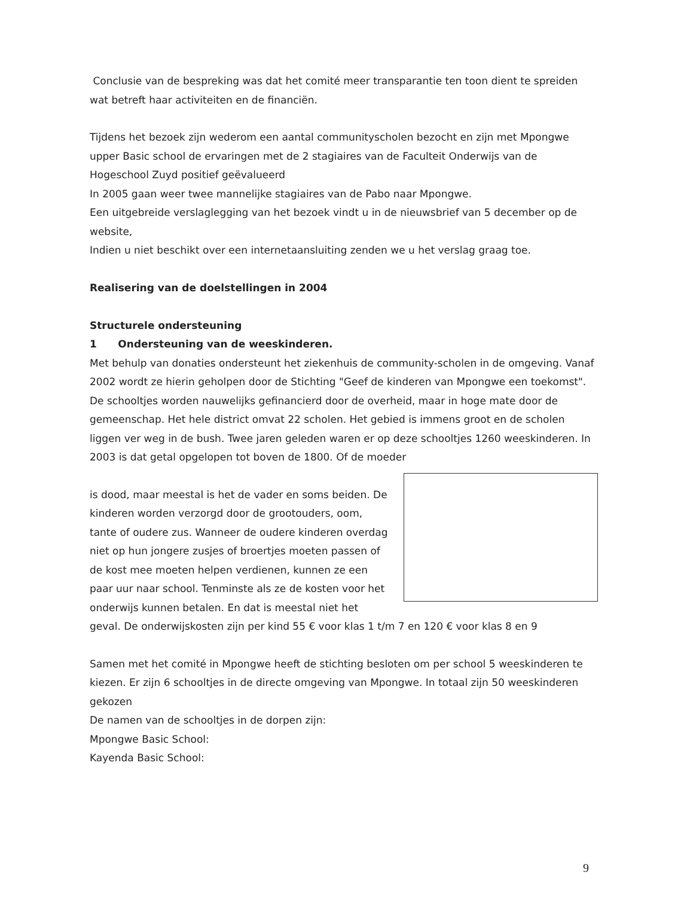Conclusie van de bespreking was dat het comité meer transparantie ten toon dient te spreiden wat betreft haar activiteiten en de financiën.
Tijdens het bezoek zijn wederom een aantal communityscholen bezocht en zijn met Mpongwe upper Basic school de ervaringen met de 2 stagiaires van de Faculteit Onderwijs van de Hogeschool Zuyd positief geëvalueerd
In 2005 gaan weer twee mannelijke stagiaires van de Pabo naar Mpongwe.
Een uitgebreide verslaglegging van het bezoek vindt u in de nieuwsbrief van 5 december op de website,
Indien u niet beschikt over een internetaansluiting zenden we u het verslag graag toe.
Realisering van de doelstellingen in 2004
Structurele ondersteuning
1 Ondersteuning van de weeskinderen.
Met behulp van donaties ondersteunt het ziekenhuis de community-scholen in de omgeving. Vanaf 2002 wordt ze hierin geholpen door de Stichting "Geef de kinderen van Mpongwe een toekomst". De schooltjes worden nauwelijks gefinancierd door de overheid, maar in hoge mate door de gemeenschap. Het hele district omvat 22 scholen. Het gebied is immens groot en de scholen liggen ver weg in de bush. Twee jaren geleden waren er op deze schooltjes 1260 weeskinderen. In 2003 is dat getal opgelopen tot boven de 1800. Of de moeder
is dood, maar meestal is het de vader en soms beiden. De kinderen worden verzorgd door de grootouders, oom, tante of oudere zus. Wanneer de oudere kinderen overdag niet op hun jongere zusjes of broertjes moeten passen of de kost mee moeten helpen verdienen, kunnen ze een paar uur naar school. Tenminste als ze de kosten voor het onderwijs kunnen betalen. En dat is meestal niet het geval. De onderwijskosten zijn per kind 55 € voor klas 1 t/m 7 en 120 € voor klas 8 en 9
Samen met het comité in Mpongwe heeft de stichting besloten om per school 5 weeskinderen te kiezen. Er zijn 6 schooltjes in de directe omgeving van Mpongwe. In totaal zijn 50 weeskinderen gekozen
De namen van de schooltjes in de dorpen zijn:
Mpongwe Basic School:
Kayenda Basic School:
9